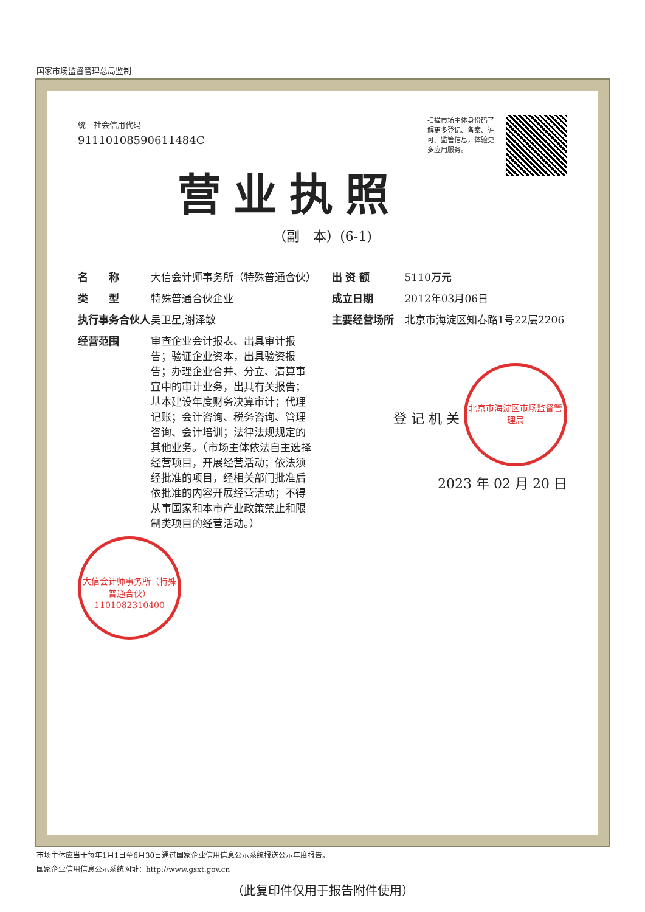国家市场监督管理总局监制
扫描市场主体身份码了解更多登记、备案、许可、监管信息，体验更多应用服务。
统一社会信用代码
91110108590611484C
营业执照
（副　本）(6-1)
名　　称 大信会计师事务所（特殊普通合伙）
类　　型 特殊普通合伙企业
执行事务合伙人 吴卫星,谢泽敏
经营范围 审查企业会计报表、出具审计报告；验证企业资本，出具验资报告；办理企业合并、分立、清算事宜中的审计业务，出具有关报告；基本建设年度财务决算审计；代理记账；会计咨询、税务咨询、管理咨询、会计培训；法律法规规定的其他业务。（市场主体依法自主选择经营项目，开展经营活动；依法须经批准的项目，经相关部门批准后依批准的内容开展经营活动；不得从事国家和本市产业政策禁止和限制类项目的经营活动。）
出 资 额 5110万元
成立日期 2012年03月06日
主要经营场所 北京市海淀区知春路1号22层2206
登 记 机 关 北京市海淀区市场监督管理局
2023 年 02 月 20 日
大信会计师事务所（特殊普通合伙）
1101082310400
市场主体应当于每年1月1日至6月30日通过国家企业信用信息公示系统报送公示年度报告。
国家企业信用信息公示系统网址：http://www.gsxt.gov.cn
（此复印件仅用于报告附件使用）